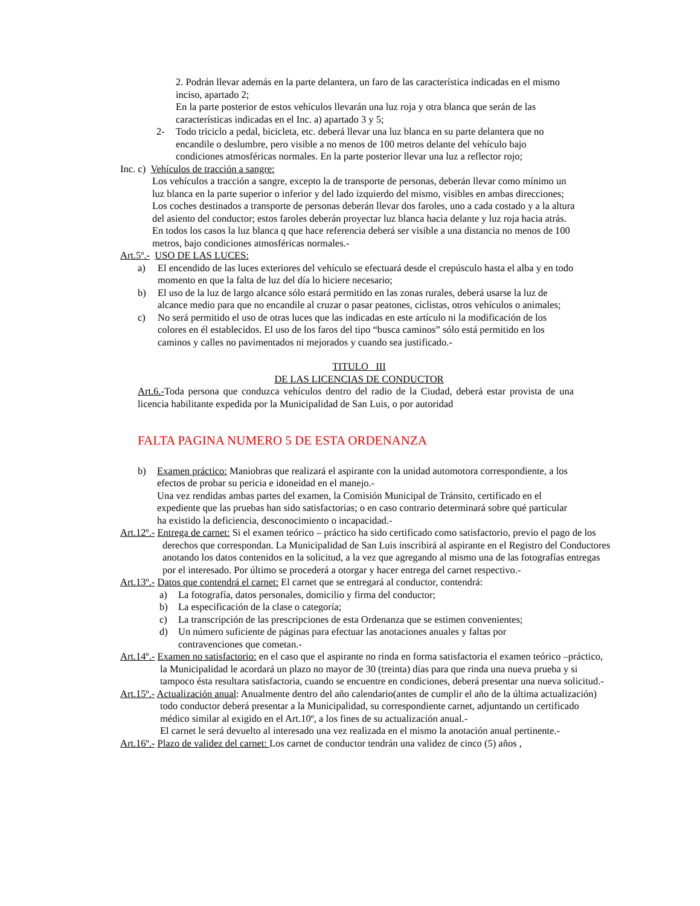2. Podrán llevar además en la parte delantera, un faro de las característica indicadas en el mismo inciso, apartado 2;
En la parte posterior de estos vehículos llevarán una luz roja y otra blanca que serán de las características indicadas en el Inc. a) apartado 3 y 5;
2- Todo triciclo a pedal, bicicleta, etc. deberá llevar una luz blanca en su parte delantera que no encandile o deslumbre, pero visible a no menos de 100 metros delante del vehículo bajo condiciones atmosféricas normales. En la parte posterior llevar una luz a reflector rojo;
Inc. c) Vehículos de tracción a sangre:
Los vehículos a tracción a sangre, excepto la de transporte de personas, deberán llevar como mínimo un luz blanca en la parte superior o inferior y del lado izquierdo del mismo, visibles en ambas direcciones;
Los coches destinados a transporte de personas deberán llevar dos faroles, uno a cada costado y a la altura del asiento del conductor; estos faroles deberán proyectar luz blanca hacia delante y luz roja hacia atrás. En todos los casos la luz blanca q que hace referencia deberá ser visible a una distancia no menos de 100 metros, bajo condiciones atmosféricas normales.-
Art.5º.- USO DE LAS LUCES:
a) El encendido de las luces exteriores del vehículo se efectuará desde el crepúsculo hasta el alba y en todo momento en que la falta de luz del día lo hiciere necesario;
b) El uso de la luz de largo alcance sólo estará permitido en las zonas rurales, deberá usarse la luz de alcance medio para que no encandile al cruzar o pasar peatones, ciclistas, otros vehículos o animales;
c) No será permitido el uso de otras luces que las indicadas en este artículo ni la modificación de los colores en él establecidos. El uso de los faros del tipo “busca caminos” sólo está permitido en los caminos y calles no pavimentados ni mejorados y cuando sea justificado.-
TITULO III
DE LAS LICENCIAS DE CONDUCTOR
Art.6.-Toda persona que conduzca vehículos dentro del radio de la Ciudad, deberá estar provista de una licencia habilitante expedida por la Municipalidad de San Luis, o por autoridad
FALTA PAGINA NUMERO 5 DE ESTA ORDENANZA
b) Examen práctico: Maniobras que realizará el aspirante con la unidad automotora correspondiente, a los efectos de probar su pericia e idoneidad en el manejo.-
Una vez rendidas ambas partes del examen, la Comisión Municipal de Tránsito, certificado en el expediente que las pruebas han sido satisfactorias; o en caso contrario determinará sobre qué particular ha existido la deficiencia, desconocimiento o incapacidad.-
Art.12º.- Entrega de carnet: Si el examen teórico – práctico ha sido certificado como satisfactorio, previo el pago de los derechos que correspondan. La Municipalidad de San Luis inscribirá al aspirante en el Registro del Conductores anotando los datos contenidos en la solicitud, a la vez que agregando al mismo una de las fotografías entregas por el interesado. Por último se procederá a otorgar y hacer entrega del carnet respectivo.-
Art.13º.- Datos que contendrá el carnet: El carnet que se entregará al conductor, contendrá:
a) La fotografía, datos personales, domicilio y firma del conductor;
b) La especificación de la clase o categoría;
c) La transcripción de las prescripciones de esta Ordenanza que se estimen convenientes;
d) Un número suficiente de páginas para efectuar las anotaciones anuales y faltas por contravenciones que cometan.-
Art.14º.- Examen no satisfactorio: en el caso que el aspirante no rinda en forma satisfactoria el examen teórico –práctico, la Municipalidad le acordará un plazo no mayor de 30 (treinta) días para que rinda una nueva prueba y si tampoco ésta resultara satisfactoria, cuando se encuentre en condiciones, deberá presentar una nueva solicitud.-
Art.15º.- Actualización anual: Anualmente dentro del año calendario(antes de cumplir el año de la última actualización) todo conductor deberá presentar a la Municipalidad, su correspondiente carnet, adjuntando un certificado médico similar al exigido en el Art.10º, a los fines de su actualización anual.-
El carnet le será devuelto al interesado una vez realizada en el mismo la anotación anual pertinente.-
Art.16º.- Plazo de validez del carnet: Los carnet de conductor tendrán una validez de cinco (5) años ,